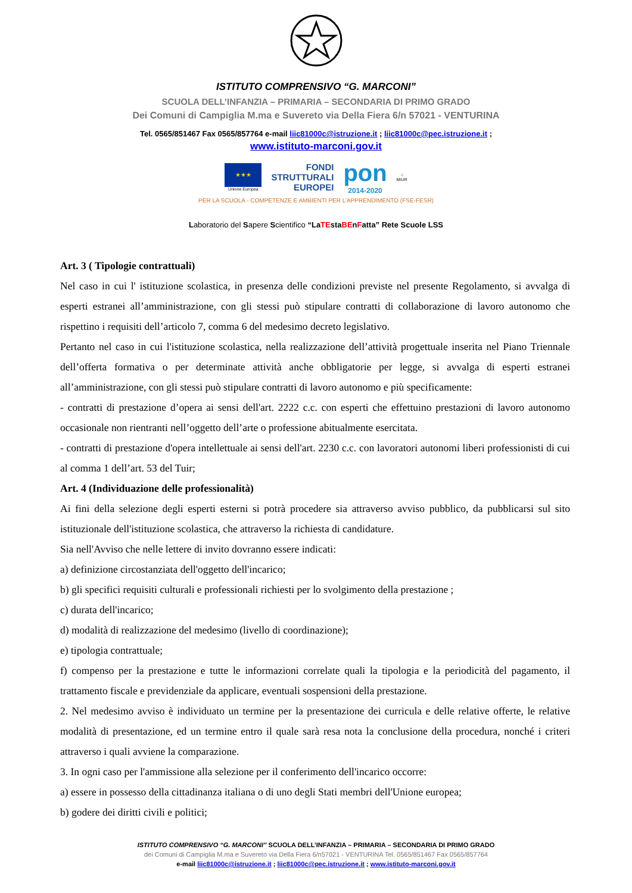ISTITUTO COMPRENSIVO “G. MARCONI”
SCUOLA DELL’INFANZIA – PRIMARIA – SECONDARIA DI PRIMO GRADO
Dei Comuni di Campiglia M.ma e Suvereto via Della Fiera 6/n 57021 - VENTURINA
Tel. 0565/851467 Fax 0565/857764 e-mail liic81000c@istruzione.it ; liic81000c@pec.istruzione.it ;
www.istituto-marconi.gov.it
★★★
Unione Europea
FONDI
STRUTTURALI
EUROPEI
pon
2014-2020
☆
MIUR
PER LA SCUOLA - COMPETENZE E AMBIENTI PER L’APPRENDIMENTO (FSE-FESR)
Laboratorio del Sapere Scientifico “LaTEstaBEnFatta” Rete Scuole LSS
Art. 3 ( Tipologie contrattuali)
Nel caso in cui l' istituzione scolastica, in presenza delle condizioni previste nel presente Regolamento, si avvalga di esperti estranei all’amministrazione, con gli stessi può stipulare contratti di collaborazione di lavoro autonomo che rispettino i requisiti dell’articolo 7, comma 6 del medesimo decreto legislativo.
Pertanto nel caso in cui l'istituzione scolastica, nella realizzazione dell’attività progettuale inserita nel Piano Triennale dell’offerta formativa o per determinate attività anche obbligatorie per legge, si avvalga di esperti estranei all’amministrazione, con gli stessi può stipulare contratti di lavoro autonomo e più specificamente:
- contratti di prestazione d’opera ai sensi dell'art. 2222 c.c. con esperti che effettuino prestazioni di lavoro autonomo occasionale non rientranti nell’oggetto dell’arte o professione abitualmente esercitata.
- contratti di prestazione d'opera intellettuale ai sensi dell'art. 2230 c.c. con lavoratori autonomi liberi professionisti di cui al comma 1 dell’art. 53 del Tuir;
Art. 4 (Individuazione delle professionalità)
Ai fini della selezione degli esperti esterni si potrà procedere sia attraverso avviso pubblico, da pubblicarsi sul sito istituzionale dell'istituzione scolastica, che attraverso la richiesta di candidature.
Sia nell'Avviso che nelle lettere di invito dovranno essere indicati:
a) definizione circostanziata dell'oggetto dell'incarico;
b) gli specifici requisiti culturali e professionali richiesti per lo svolgimento della prestazione ;
c) durata dell'incarico;
d) modalità di realizzazione del medesimo (livello di coordinazione);
e) tipologia contrattuale;
f) compenso per la prestazione e tutte le informazioni correlate quali la tipologia e la periodicità del pagamento, il trattamento fiscale e previdenziale da applicare, eventuali sospensioni della prestazione.
2. Nel medesimo avviso è individuato un termine per la presentazione dei curricula e delle relative offerte, le relative modalità di presentazione, ed un termine entro il quale sarà resa nota la conclusione della procedura, nonché i criteri attraverso i quali avviene la comparazione.
3. In ogni caso per l'ammissione alla selezione per il conferimento dell'incarico occorre:
a) essere in possesso della cittadinanza italiana o di uno degli Stati membri dell'Unione europea;
b) godere dei diritti civili e politici;
ISTITUTO COMPRENSIVO “G. MARCONI” SCUOLA DELL’INFANZIA – PRIMARIA – SECONDARIA DI PRIMO GRADO
dei Comuni di Campiglia M.ma e Suvereto via Della Fiera 6/n57021 - VENTURINA Tel. 0565/851467 Fax 0565/857764
e-mail liic81000c@istruzione.it ; liic81000c@pec.istruzione.it ; www.istituto-marconi.gov.it